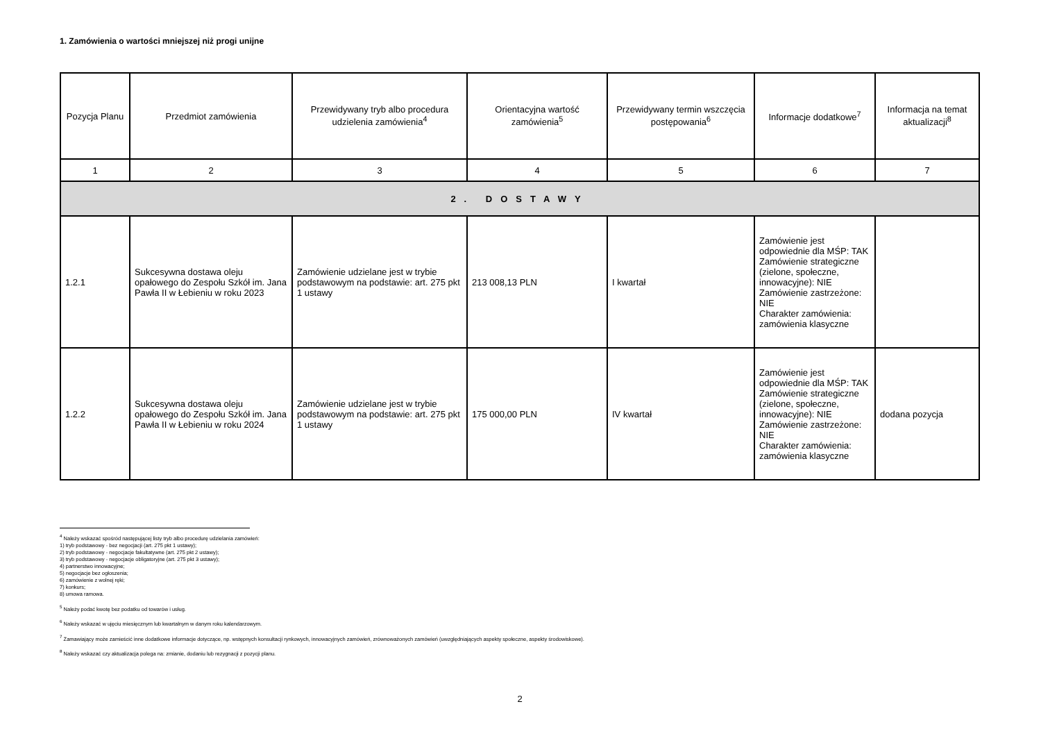1. Zamówienia o wartości mniejszej niż progi unijne
| Pozycja Planu | Przedmiot zamówienia | Przewidywany tryb albo procedura udzielenia zamówienia<sup>4</sup> | Orientacyjna wartość zamówienia<sup>5</sup> | Przewidywany termin wszczęcia postępowania<sup>6</sup> | Informacje dodatkowe<sup>7</sup> | Informacja na temat aktualizacji<sup>8</sup> |
| --- | --- | --- | --- | --- | --- | --- |
| 1 | 2 | 3 | 4 | 5 | 6 | 7 |
| 2. DOSTAWY | | | | | | |
| 1.2.1 | Sukcesywna dostawa oleju opałowego do Zespołu Szkół im. Jana Pawła II w Łebieniu w roku 2023 | Zamówienie udzielane jest w trybie podstawowym na podstawie: art. 275 pkt 1 ustawy | 213 008,13 PLN | I kwartał | Zamówienie jest odpowiednie dla MŚP: TAK Zamówienie strategiczne (zielone, społeczne, innowacyjne): NIE Zamówienie zastrzeżone: NIE Charakter zamówienia: zamówienia klasyczne | |
| 1.2.2 | Sukcesywna dostawa oleju opałowego do Zespołu Szkół im. Jana Pawła II w Łebieniu w roku 2024 | Zamówienie udzielane jest w trybie podstawowym na podstawie: art. 275 pkt 1 ustawy | 175 000,00 PLN | IV kwartał | Zamówienie jest odpowiednie dla MŚP: TAK Zamówienie strategiczne (zielone, społeczne, innowacyjne): NIE Zamówienie zastrzeżone: NIE Charakter zamówienia: zamówienia klasyczne | dodana pozycja |
<sup>4</sup> Należy wskazać spośród następującej listy tryb albo procedurę udzielania zamówień:
1) tryb podstawowy - bez negocjacji (art. 275 pkt 1 ustawy);
2) tryb podstawowy - negocjacje fakultatywne (art. 275 pkt 2 ustawy);
3) tryb podstawowy - negocjacje obligatoryjne (art. 275 pkt 3 ustawy);
4) partnerstwo innowacyjne;
5) negocjacje bez ogłoszenia;
6) zamówienie z wolnej ręki;
7) konkurs;
8) umowa ramowa.
<sup>5</sup> Należy podać kwotę bez podatku od towarów i usług.
<sup>6</sup> Należy wskazać w ujęciu miesięcznym lub kwartalnym w danym roku kalendarzowym.
<sup>7</sup> Zamawiający może zamieścić inne dodatkowe informacje dotyczące, np. wstępnych konsultacji rynkowych, innowacyjnych zamówień, zrównoważonych zamówień (uwzględniających aspekty społeczne, aspekty środowiskowe).
<sup>8</sup> Należy wskazać czy aktualizacja polega na: zmianie, dodaniu lub rezygnacji z pozycji planu.
2